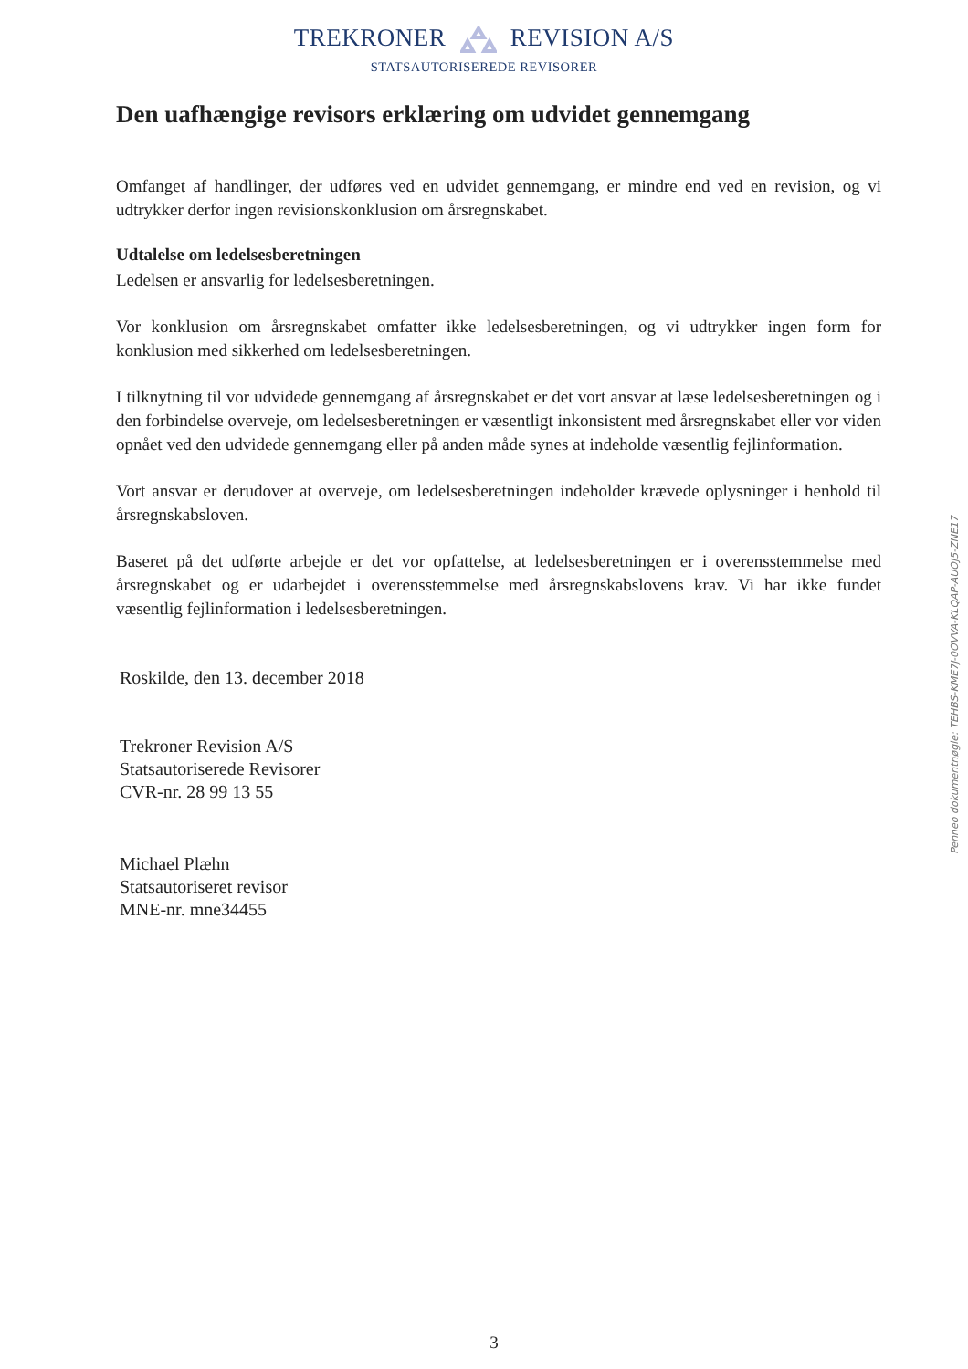TREKRONER REVISION A/S
STATSAUTORISEREDE REVISORER
Den uafhængige revisors erklæring om udvidet gennemgang
Omfanget af handlinger, der udføres ved en udvidet gennemgang, er mindre end ved en revision, og vi udtrykker derfor ingen revisionskonklusion om årsregnskabet.
Udtalelse om ledelsesberetningen
Ledelsen er ansvarlig for ledelsesberetningen.
Vor konklusion om årsregnskabet omfatter ikke ledelsesberetningen, og vi udtrykker ingen form for konklusion med sikkerhed om ledelsesberetningen.
I tilknytning til vor udvidede gennemgang af årsregnskabet er det vort ansvar at læse ledelsesberetningen og i den forbindelse overveje, om ledelsesberetningen er væsentligt inkonsistent med årsregnskabet eller vor viden opnået ved den udvidede gennemgang eller på anden måde synes at indeholde væsentlig fejlinformation.
Vort ansvar er derudover at overveje, om ledelsesberetningen indeholder krævede oplysninger i henhold til årsregnskabsloven.
Baseret på det udførte arbejde er det vor opfattelse, at ledelsesberetningen er i overensstemmelse med årsregnskabet og er udarbejdet i overensstemmelse med årsregnskabslovens krav. Vi har ikke fundet væsentlig fejlinformation i ledelsesberetningen.
Roskilde, den 13. december 2018
Trekroner Revision A/S
Statsautoriserede Revisorer
CVR-nr. 28 99 13 55
Michael Plæhn
Statsautoriseret revisor
MNE-nr. mne34455
Penneo dokumentnøgle: TEHBS-KME7J-0OVVA-KLQAP-AUOJ5-ZNE17
3